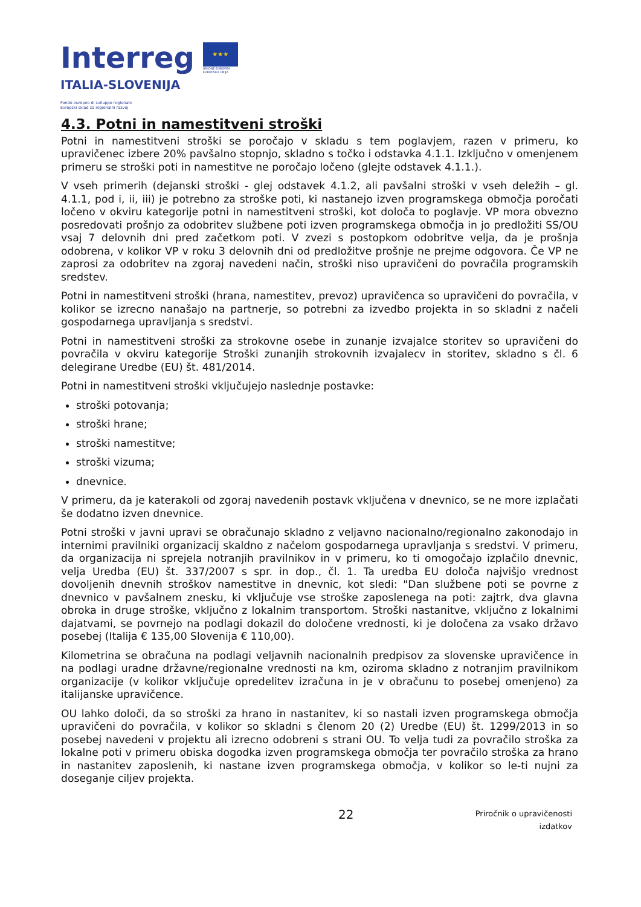Interreg
ITALIA-SLOVENIJA
★★★
UNIONE EUROPEA
EVROPSKA UNIJA
Fondo europeo di sviluppo regionale
Evropski sklad za regionalni razvoj
4.3. Potni in namestitveni stroški
Potni in namestitveni stroški se poročajo v skladu s tem poglavjem, razen v primeru, ko upravičenec izbere 20% pavšalno stopnjo, skladno s točko i odstavka 4.1.1. Izključno v omenjenem primeru se stroški poti in namestitve ne poročajo ločeno (glejte odstavek 4.1.1.).
V vseh primerih (dejanski stroški - glej odstavek 4.1.2, ali pavšalni stroški v vseh deležih – gl. 4.1.1, pod i, ii, iii) je potrebno za stroške poti, ki nastanejo izven programskega območja poročati ločeno v okviru kategorije potni in namestitveni stroški, kot določa to poglavje. VP mora obvezno posredovati prošnjo za odobritev službene poti izven programskega območja in jo predložiti SS/OU vsaj 7 delovnih dni pred začetkom poti. V zvezi s postopkom odobritve velja, da je prošnja odobrena, v kolikor VP v roku 3 delovnih dni od predložitve prošnje ne prejme odgovora. Če VP ne zaprosi za odobritev na zgoraj navedeni način, stroški niso upravičeni do povračila programskih sredstev.
Potni in namestitveni stroški (hrana, namestitev, prevoz) upravičenca so upravičeni do povračila, v kolikor se izrecno nanašajo na partnerje, so potrebni za izvedbo projekta in so skladni z načeli gospodarnega upravljanja s sredstvi.
Potni in namestitveni stroški za strokovne osebe in zunanje izvajalce storitev so upravičeni do povračila v okviru kategorije Stroški zunanjih strokovnih izvajalecv in storitev, skladno s čl. 6 delegirane Uredbe (EU) št. 481/2014.
Potni in namestitveni stroški vključujejo naslednje postavke:
stroški potovanja;
stroški hrane;
stroški namestitve;
stroški vizuma;
dnevnice.
V primeru, da je katerakoli od zgoraj navedenih postavk vključena v dnevnico, se ne more izplačati še dodatno izven dnevnice.
Potni stroški v javni upravi se obračunajo skladno z veljavno nacionalno/regionalno zakonodajo in internimi pravilniki organizacij skaldno z načelom gospodarnega upravljanja s sredstvi. V primeru, da organizacija ni sprejela notranjih pravilnikov in v primeru, ko ti omogočajo izplačilo dnevnic, velja Uredba (EU) št. 337/2007 s spr. in dop., čl. 1. Ta uredba EU določa najvišjo vrednost dovoljenih dnevnih stroškov namestitve in dnevnic, kot sledi: "Dan službene poti se povrne z dnevnico v pavšalnem znesku, ki vključuje vse stroške zaposlenega na poti: zajtrk, dva glavna obroka in druge stroške, vključno z lokalnim transportom. Stroški nastanitve, vključno z lokalnimi dajatvami, se povrnejo na podlagi dokazil do določene vrednosti, ki je določena za vsako državo posebej (Italija € 135,00 Slovenija € 110,00).
Kilometrina se obračuna na podlagi veljavnih nacionalnih predpisov za slovenske upravičence in na podlagi uradne državne/regionalne vrednosti na km, oziroma skladno z notranjim pravilnikom organizacije (v kolikor vključuje opredelitev izračuna in je v obračunu to posebej omenjeno) za italijanske upravičence.
OU lahko določi, da so stroški za hrano in nastanitev, ki so nastali izven programskega območja upravičeni do povračila, v kolikor so skladni s členom 20 (2) Uredbe (EU) št. 1299/2013 in so posebej navedeni v projektu ali izrecno odobreni s strani OU. To velja tudi za povračilo stroška za lokalne poti v primeru obiska dogodka izven programskega območja ter povračilo stroška za hrano in nastanitev zaposlenih, ki nastane izven programskega območja, v kolikor so le-ti nujni za doseganje ciljev projekta.
22
Priročnik o upravičenosti
izdatkov